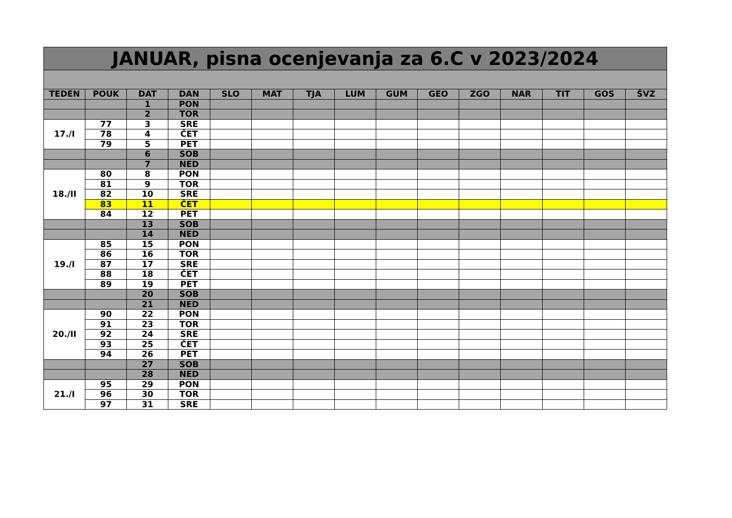| JANUAR, pisna ocenjevanja za 6.C v 2023/2024 | | | | | | | | | | | | | | |
| TEDEN | POUK | DAT | DAN | SLO | MAT | TJA | LUM | GUM | GEO | ZGO | NAR | TIT | GOS | ŠVZ |
| | | 1 | PON | | | | | | | | | | | |
| | | 2 | TOR | | | | | | | | | | | |
| 17./I | 77 | 3 | SRE | | | | | | | | | | | |
| | 78 | 4 | ČET | | | | | | | | | | | |
| | 79 | 5 | PET | | | | | | | | | | | |
| | | 6 | SOB | | | | | | | | | | | |
| | | 7 | NED | | | | | | | | | | | |
| 18./II | 80 | 8 | PON | | | | | | | | | | | |
| | 81 | 9 | TOR | | | | | | | | | | | |
| | 82 | 10 | SRE | | | | | | | | | | | |
| | 83 | 11 | ČET | | | | | | | | | | | |
| | 84 | 12 | PET | | | | | | | | | | | |
| | | 13 | SOB | | | | | | | | | | | |
| | | 14 | NED | | | | | | | | | | | |
| 19./I | 85 | 15 | PON | | | | | | | | | | | |
| | 86 | 16 | TOR | | | | | | | | | | | |
| | 87 | 17 | SRE | | | | | | | | | | | |
| | 88 | 18 | ČET | | | | | | | | | | | |
| | 89 | 19 | PET | | | | | | | | | | | |
| | | 20 | SOB | | | | | | | | | | | |
| | | 21 | NED | | | | | | | | | | | |
| 20./II | 90 | 22 | PON | | | | | | | | | | | |
| | 91 | 23 | TOR | | | | | | | | | | | |
| | 92 | 24 | SRE | | | | | | | | | | | |
| | 93 | 25 | ČET | | | | | | | | | | | |
| | 94 | 26 | PET | | | | | | | | | | | |
| | | 27 | SOB | | | | | | | | | | | |
| | | 28 | NED | | | | | | | | | | | |
| 21./I | 95 | 29 | PON | | | | | | | | | | | |
| | 96 | 30 | TOR | | | | | | | | | | | |
| | 97 | 31 | SRE | | | | | | | | | | | |